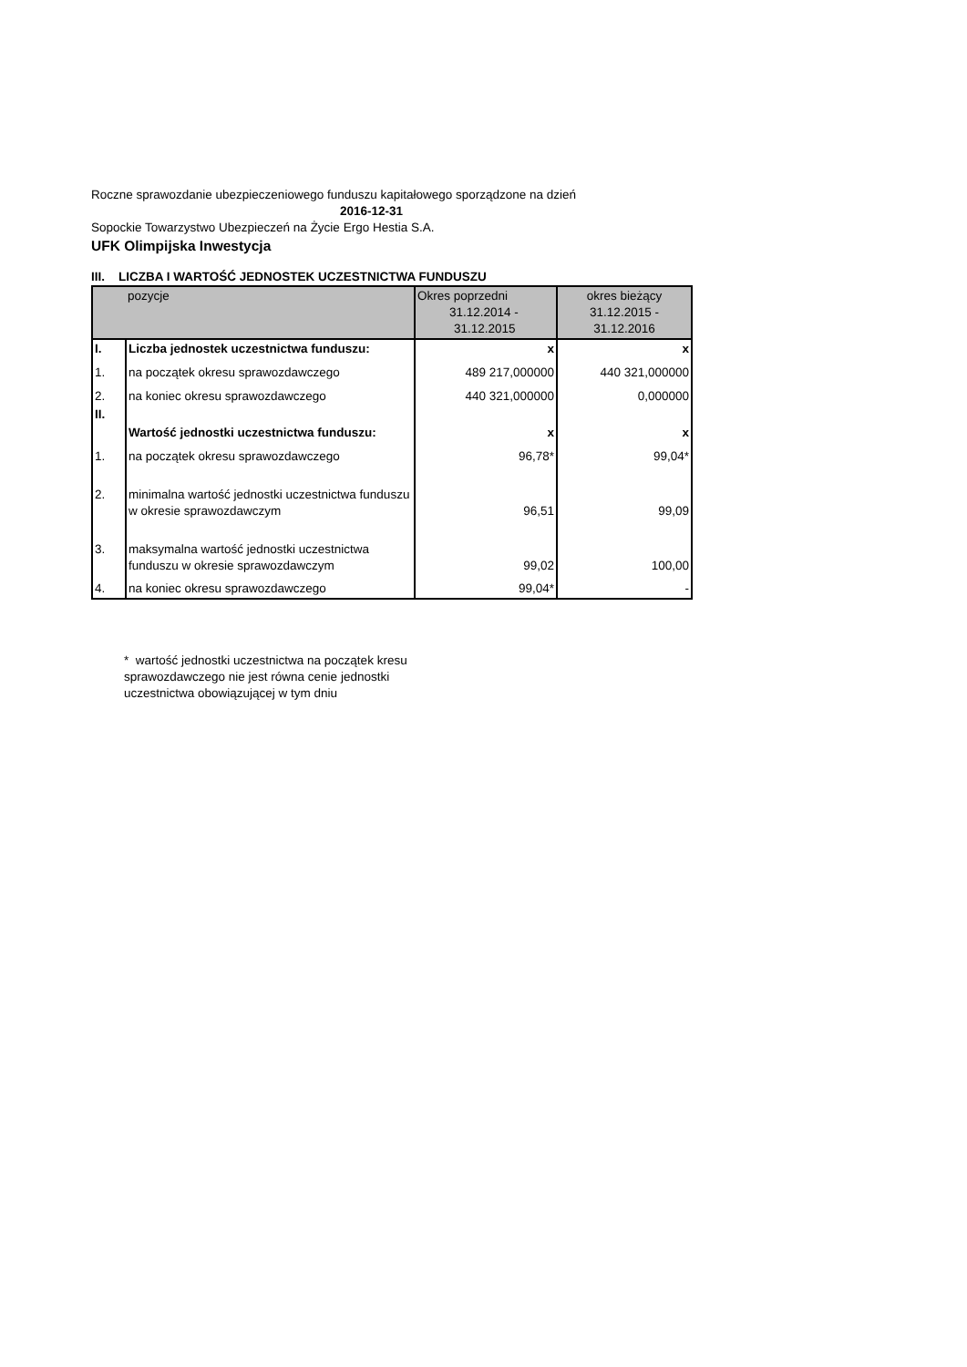Roczne sprawozdanie ubezpieczeniowego funduszu kapitałowego sporządzone na dzień
2016-12-31
Sopockie Towarzystwo Ubezpieczeń na Życie Ergo Hestia S.A.
UFK Olimpijska Inwestycja
III. LICZBA I WARTOŚĆ JEDNOSTEK UCZESTNICTWA FUNDUSZU
| | pozycje | Okres poprzedni 31.12.2014 - 31.12.2015 | okres bieżący 31.12.2015 - 31.12.2016 |
| --- | --- | --- | --- |
| I. | Liczba jednostek uczestnictwa funduszu: | x | x |
| 1. | na początek okresu sprawozdawczego | 489 217,000000 | 440 321,000000 |
| 2. | na koniec okresu sprawozdawczego | 440 321,000000 | 0,000000 |
| II. | Wartość jednostki uczestnictwa funduszu: | x | x |
| 1. | na początek okresu sprawozdawczego | 96,78* | 99,04* |
| 2. | minimalna wartość jednostki uczestnictwa funduszu w okresie sprawozdawczym | 96,51 | 99,09 |
| 3. | maksymalna wartość jednostki uczestnictwa funduszu w okresie sprawozdawczym | 99,02 | 100,00 |
| 4. | na koniec okresu sprawozdawczego | 99,04* | - |
* wartość jednostki uczestnictwa na początek kresu sprawozdawczego nie jest równa cenie jednostki uczestnictwa obowiązującej w tym dniu